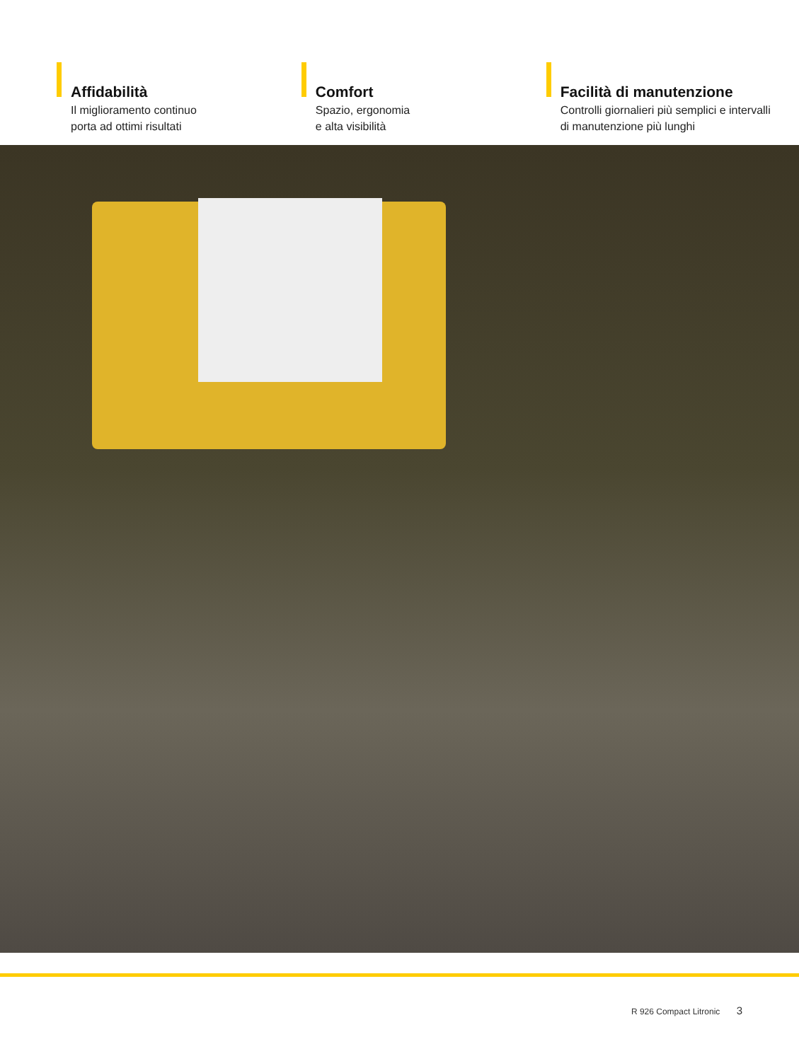Affidabilità
Il miglioramento continuo
porta ad ottimi risultati
Comfort
Spazio, ergonomia
e alta visibilità
Facilità di manutenzione
Controlli giornalieri più semplici e intervalli
di manutenzione più lunghi
R 926 Compact Litronic 3